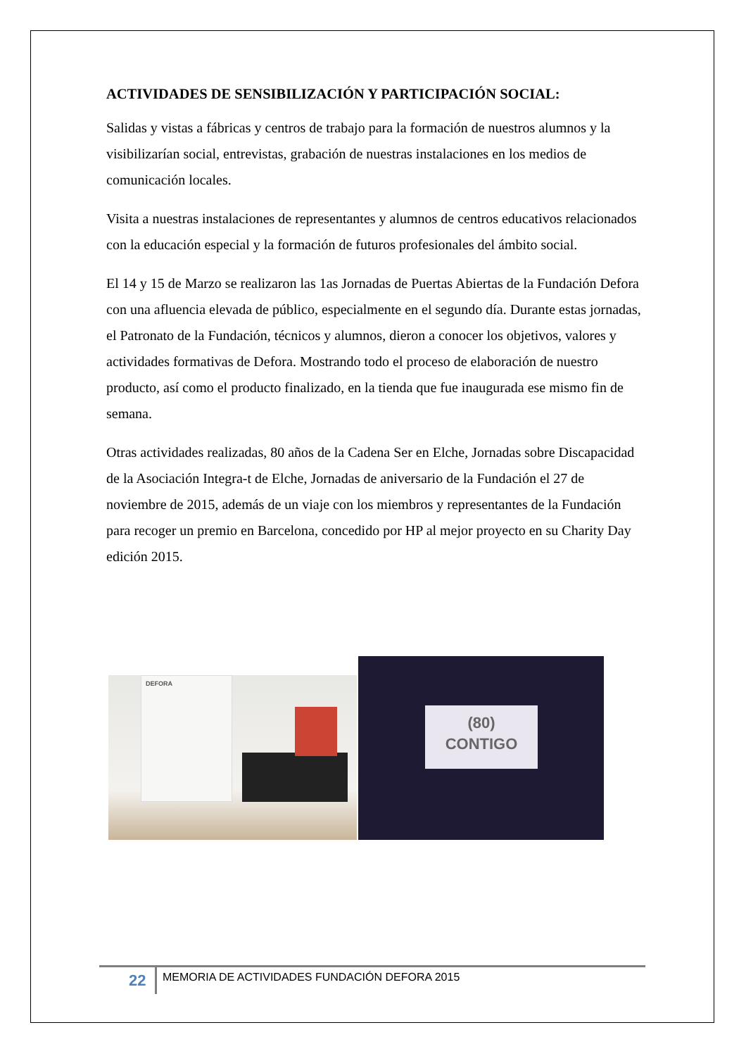ACTIVIDADES DE SENSIBILIZACIÓN Y PARTICIPACIÓN SOCIAL:
Salidas y vistas a fábricas y centros de trabajo para la formación de nuestros alumnos y la visibilizarían social, entrevistas, grabación de nuestras instalaciones en los medios de comunicación locales.
Visita a nuestras instalaciones de representantes y alumnos de centros educativos relacionados con la educación especial y la formación de futuros profesionales del ámbito social.
El 14 y 15 de Marzo se realizaron las 1as Jornadas de Puertas Abiertas de la Fundación Defora con una afluencia elevada de público, especialmente en el segundo día. Durante estas jornadas, el Patronato de la Fundación, técnicos y alumnos, dieron a conocer los objetivos, valores y actividades formativas de Defora. Mostrando todo el proceso de elaboración de nuestro producto, así como el producto finalizado, en la tienda que fue inaugurada ese mismo fin de semana.
Otras actividades realizadas, 80 años de la Cadena Ser en Elche, Jornadas sobre Discapacidad de la Asociación Integra-t de Elche, Jornadas de aniversario de la Fundación el 27 de noviembre de 2015, además de un viaje con los miembros y representantes de la Fundación para recoger un premio en Barcelona, concedido por HP al mejor proyecto en su Charity Day edición 2015.
DEFORA
(80)
CONTIGO
22
MEMORIA DE ACTIVIDADES FUNDACIÓN DEFORA 2015